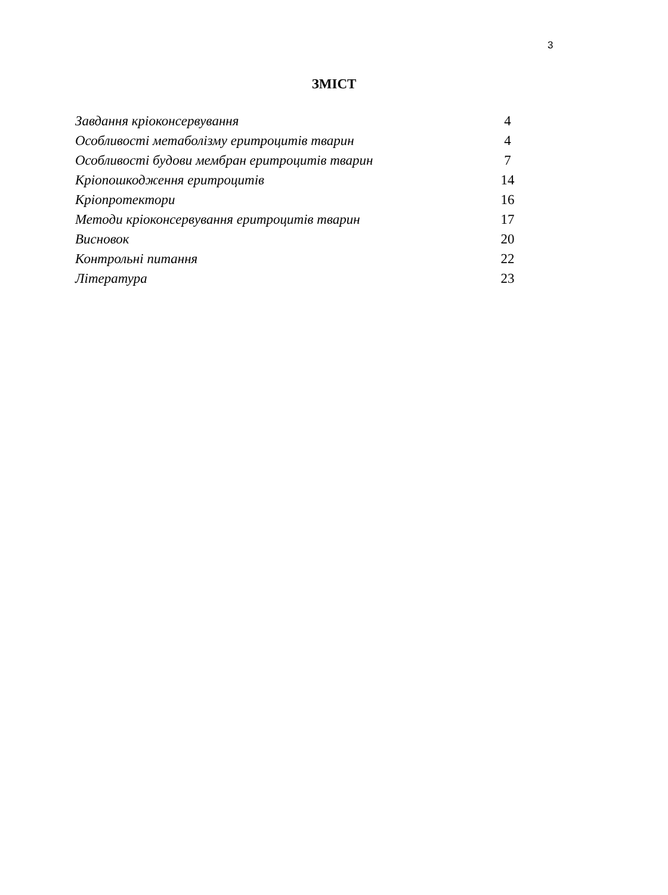3
ЗМІСТ
| Завдання кріоконсервування | 4 |
| Особливості метаболізму еритроцитів тварин | 4 |
| Особливості будови мембран еритроцитів тварин | 7 |
| Кріопошкодження еритроцитів | 14 |
| Кріопротектори | 16 |
| Методи кріоконсервування еритроцитів тварин | 17 |
| Висновок | 20 |
| Контрольні питання | 22 |
| Література | 23 |